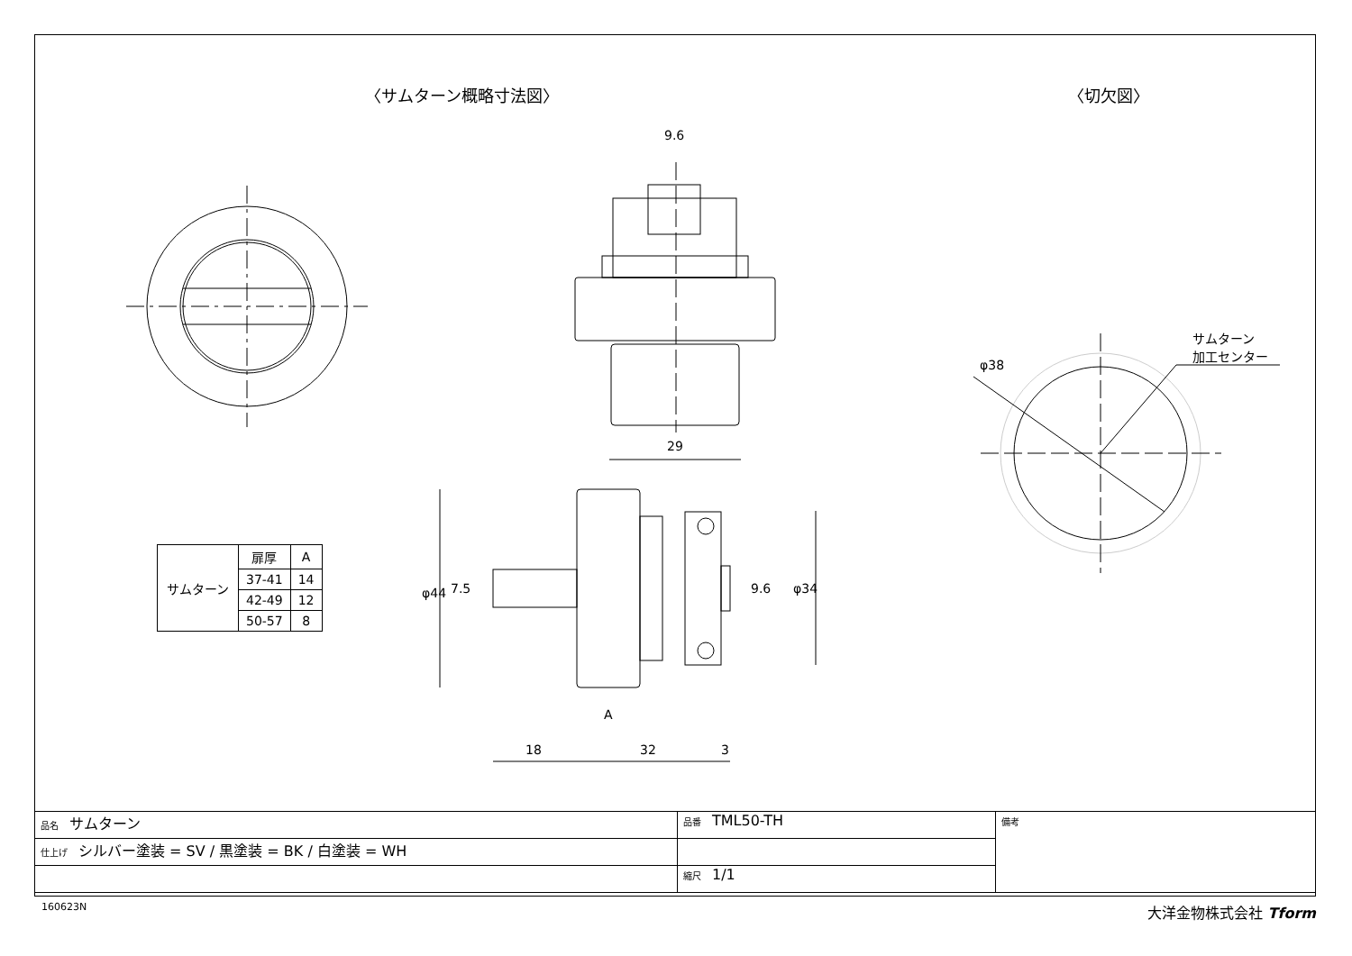〈サムターン概略寸法図〉 〈切欠図〉
9.6
29
φ44 7.5
A
18 32 3
9.6 φ34
φ38
サムターン
加工センター
| サムターン | 扉厚 | A |
| | 37-41 | 14 |
| | 42-49 | 12 |
| | 50-57 | 8 |
| 品名 サムターン | 品番 TML50-TH | 備考 |
| 仕上げ シルバー塗装 = SV / 黒塗装 = BK / 白塗装 = WH | | |
| | 縮尺 1/1 | |
160623N 大洋金物株式会社 Tform